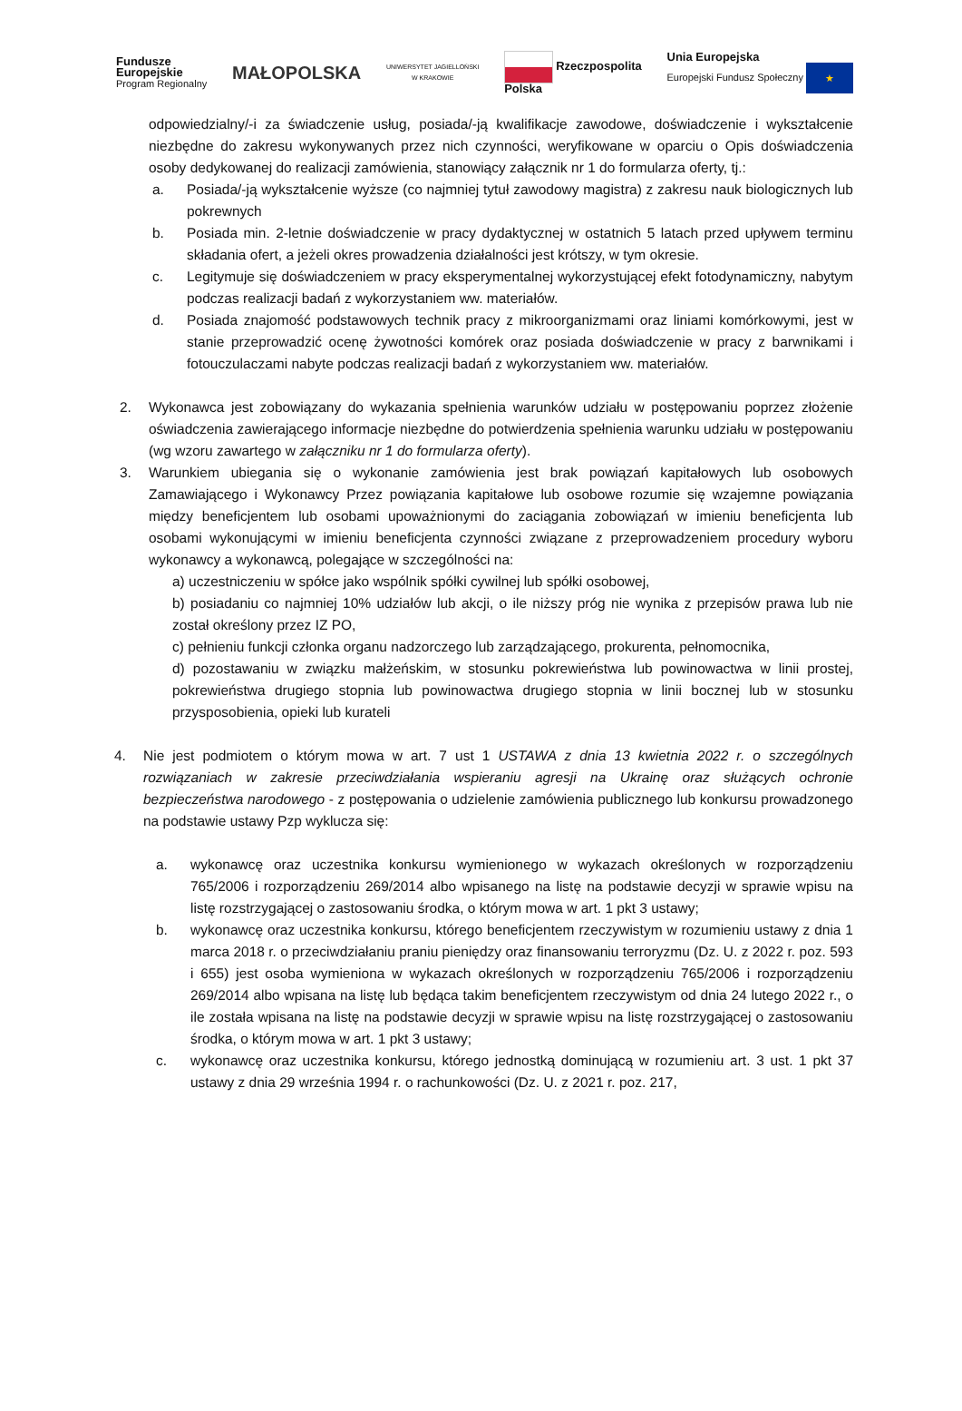Fundusze
Europejskie
Program Regionalny
MAŁOPOLSKA
UNIWERSYTET JAGIELLOŃSKI
W KRAKOWIE
Rzeczpospolita
Polska
Unia Europejska
Europejski Fundusz Społeczny ★
odpowiedzialny/-i za świadczenie usług, posiada/-ją kwalifikacje zawodowe, doświadczenie i wykształcenie niezbędne do zakresu wykonywanych przez nich czynności, weryfikowane w oparciu o Opis doświadczenia osoby dedykowanej do realizacji zamówienia, stanowiący załącznik nr 1 do formularza oferty, tj.:
a. Posiada/-ją wykształcenie wyższe (co najmniej tytuł zawodowy magistra) z zakresu nauk biologicznych lub pokrewnych
b. Posiada min. 2-letnie doświadczenie w pracy dydaktycznej w ostatnich 5 latach przed upływem terminu składania ofert, a jeżeli okres prowadzenia działalności jest krótszy, w tym okresie.
c. Legitymuje się doświadczeniem w pracy eksperymentalnej wykorzystującej efekt fotodynamiczny, nabytym podczas realizacji badań z wykorzystaniem ww. materiałów.
d. Posiada znajomość podstawowych technik pracy z mikroorganizmami oraz liniami komórkowymi, jest w stanie przeprowadzić ocenę żywotności komórek oraz posiada doświadczenie w pracy z barwnikami i fotouczulaczami nabyte podczas realizacji badań z wykorzystaniem ww. materiałów.
2. Wykonawca jest zobowiązany do wykazania spełnienia warunków udziału w postępowaniu poprzez złożenie oświadczenia zawierającego informacje niezbędne do potwierdzenia spełnienia warunku udziału w postępowaniu (wg wzoru zawartego w załączniku nr 1 do formularza oferty).
3. Warunkiem ubiegania się o wykonanie zamówienia jest brak powiązań kapitałowych lub osobowych Zamawiającego i Wykonawcy Przez powiązania kapitałowe lub osobowe rozumie się wzajemne powiązania między beneficjentem lub osobami upoważnionymi do zaciągania zobowiązań w imieniu beneficjenta lub osobami wykonującymi w imieniu beneficjenta czynności związane z przeprowadzeniem procedury wyboru wykonawcy a wykonawcą, polegające w szczególności na:
a) uczestniczeniu w spółce jako wspólnik spółki cywilnej lub spółki osobowej,
b) posiadaniu co najmniej 10% udziałów lub akcji, o ile niższy próg nie wynika z przepisów prawa lub nie został określony przez IZ PO,
c) pełnieniu funkcji członka organu nadzorczego lub zarządzającego, prokurenta, pełnomocnika,
d) pozostawaniu w związku małżeńskim, w stosunku pokrewieństwa lub powinowactwa w linii prostej, pokrewieństwa drugiego stopnia lub powinowactwa drugiego stopnia w linii bocznej lub w stosunku przysposobienia, opieki lub kurateli
4. Nie jest podmiotem o którym mowa w art. 7 ust 1 USTAWA z dnia 13 kwietnia 2022 r. o szczególnych rozwiązaniach w zakresie przeciwdziałania wspieraniu agresji na Ukrainę oraz służących ochronie bezpieczeństwa narodowego - z postępowania o udzielenie zamówienia publicznego lub konkursu prowadzonego na podstawie ustawy Pzp wyklucza się:
a. wykonawcę oraz uczestnika konkursu wymienionego w wykazach określonych w rozporządzeniu 765/2006 i rozporządzeniu 269/2014 albo wpisanego na listę na podstawie decyzji w sprawie wpisu na listę rozstrzygającej o zastosowaniu środka, o którym mowa w art. 1 pkt 3 ustawy;
b. wykonawcę oraz uczestnika konkursu, którego beneficjentem rzeczywistym w rozumieniu ustawy z dnia 1 marca 2018 r. o przeciwdziałaniu praniu pieniędzy oraz finansowaniu terroryzmu (Dz. U. z 2022 r. poz. 593 i 655) jest osoba wymieniona w wykazach określonych w rozporządzeniu 765/2006 i rozporządzeniu 269/2014 albo wpisana na listę lub będąca takim beneficjentem rzeczywistym od dnia 24 lutego 2022 r., o ile została wpisana na listę na podstawie decyzji w sprawie wpisu na listę rozstrzygającej o zastosowaniu środka, o którym mowa w art. 1 pkt 3 ustawy;
c. wykonawcę oraz uczestnika konkursu, którego jednostką dominującą w rozumieniu art. 3 ust. 1 pkt 37 ustawy z dnia 29 września 1994 r. o rachunkowości (Dz. U. z 2021 r. poz. 217,